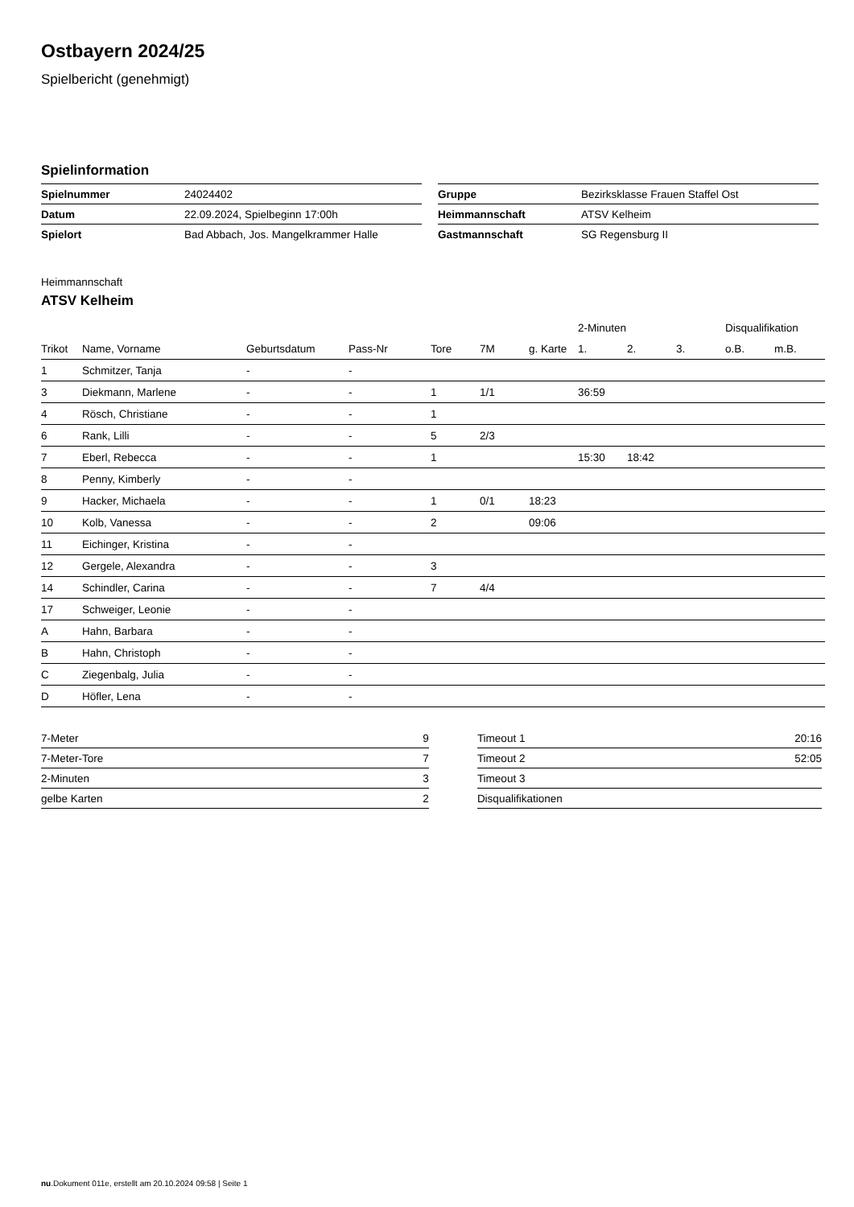Ostbayern 2024/25
Spielbericht (genehmigt)
Spielinformation
| Spielnummer | 24024402 |
| Datum | 22.09.2024, Spielbeginn 17:00h |
| Spielort | Bad Abbach, Jos. Mangelkrammer Halle |
| Gruppe | Bezirksklasse Frauen Staffel Ost |
| Heimmannschaft | ATSV Kelheim |
| Gastmannschaft | SG Regensburg II |
Heimmannschaft
ATSV Kelheim
| | | | | | | | 2-Minuten | | | Disqualifikation | |
| --- | --- | --- | --- | --- | --- | --- | --- | --- | --- | --- | --- |
| Trikot | Name, Vorname | Geburtsdatum | Pass-Nr | Tore | 7M | g. Karte | 1. | 2. | 3. | o.B. | m.B. |
| 1 | Schmitzer, Tanja | - | - | | | | | | | | |
| 3 | Diekmann, Marlene | - | - | 1 | 1/1 | | 36:59 | | | | |
| 4 | Rösch, Christiane | - | - | 1 | | | | | | | |
| 6 | Rank, Lilli | - | - | 5 | 2/3 | | | | | | |
| 7 | Eberl, Rebecca | - | - | 1 | | | 15:30 | 18:42 | | | |
| 8 | Penny, Kimberly | - | - | | | | | | | | |
| 9 | Hacker, Michaela | - | - | 1 | 0/1 | 18:23 | | | | | |
| 10 | Kolb, Vanessa | - | - | 2 | | 09:06 | | | | | |
| 11 | Eichinger, Kristina | - | - | | | | | | | | |
| 12 | Gergele, Alexandra | - | - | 3 | | | | | | | |
| 14 | Schindler, Carina | - | - | 7 | 4/4 | | | | | | |
| 17 | Schweiger, Leonie | - | - | | | | | | | | |
| A | Hahn, Barbara | - | - | | | | | | | | |
| B | Hahn, Christoph | - | - | | | | | | | | |
| C | Ziegenbalg, Julia | - | - | | | | | | | | |
| D | Höfler, Lena | - | - | | | | | | | | |
| 7-Meter | 9 |
| 7-Meter-Tore | 7 |
| 2-Minuten | 3 |
| gelbe Karten | 2 |
| Timeout 1 | 20:16 |
| Timeout 2 | 52:05 |
| Timeout 3 | |
| Disqualifikationen | |
nu.Dokument 011e, erstellt am 20.10.2024 09:58 | Seite 1